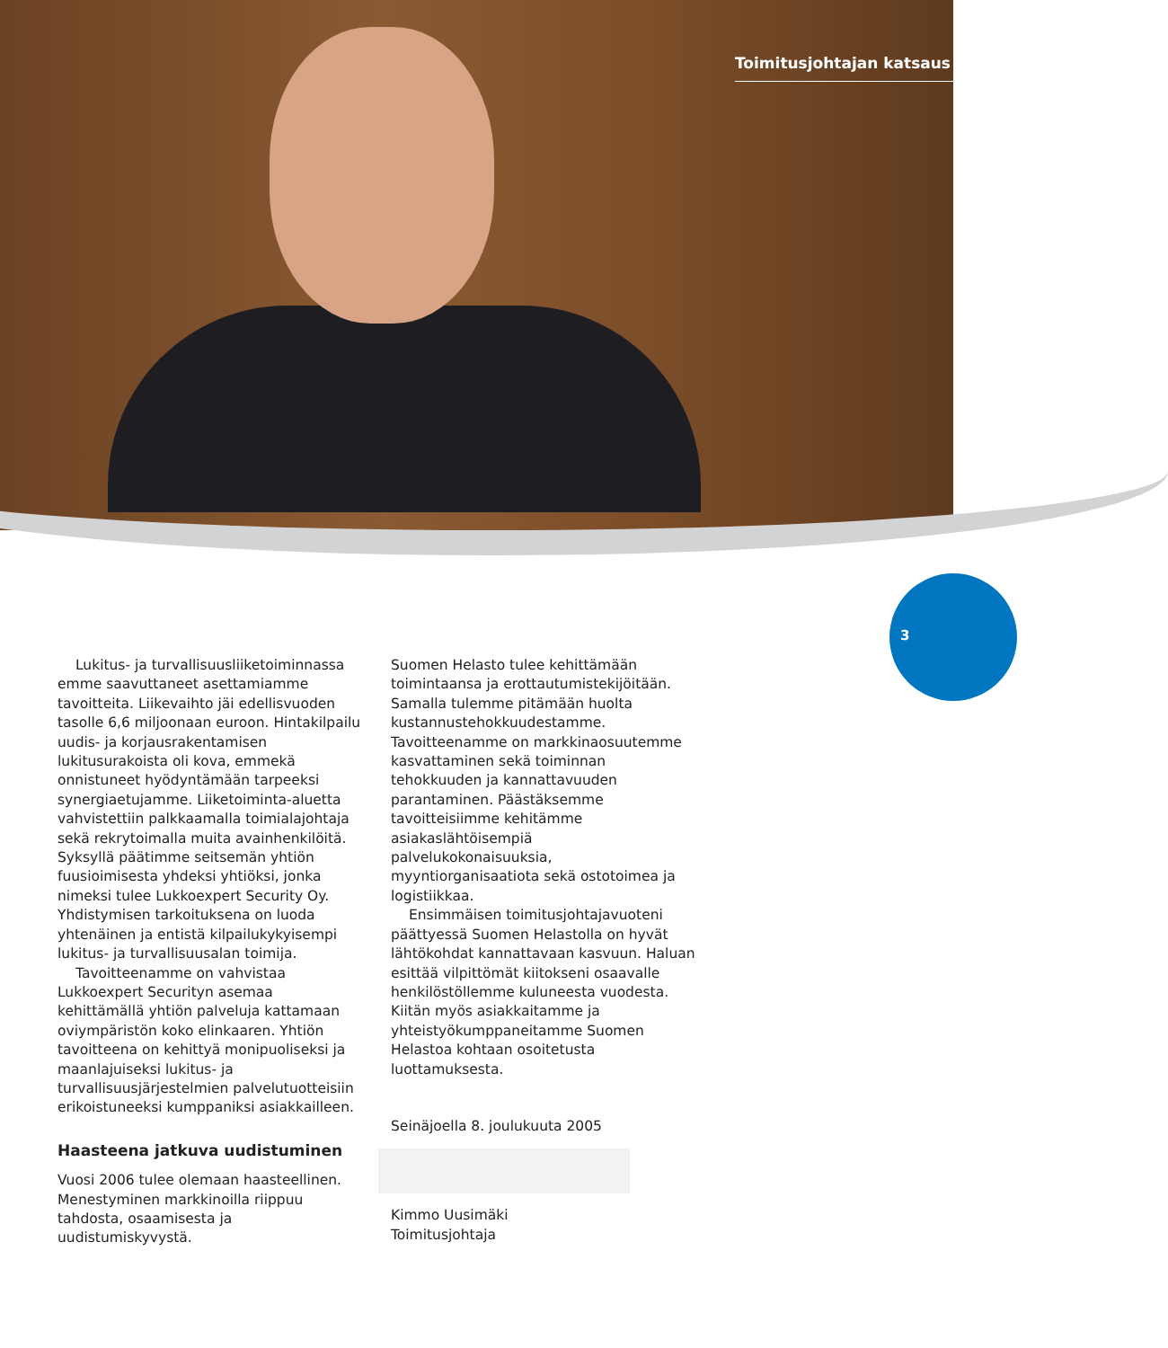Toimitusjohtajan katsaus
3
Lukitus- ja turvallisuusliiketoiminnassa emme saavuttaneet asettamiamme tavoitteita. Liikevaihto jäi edellisvuoden tasolle 6,6 miljoonaan euroon. Hintakilpailu uudis- ja korjausrakentamisen lukitusurakoista oli kova, emmekä onnistuneet hyödyntämään tarpeeksi synergiaetujamme. Liiketoiminta-aluetta vahvistettiin palkkaamalla toimialajohtaja sekä rekrytoimalla muita avainhenkilöitä. Syksyllä päätimme seitsemän yhtiön fuusioimisesta yhdeksi yhtiöksi, jonka nimeksi tulee Lukkoexpert Security Oy. Yhdistymisen tarkoituksena on luoda yhtenäinen ja entistä kilpailukykyisempi lukitus- ja turvallisuusalan toimija.
Tavoitteenamme on vahvistaa Lukkoexpert Securityn asemaa kehittämällä yhtiön palveluja kattamaan oviympäristön koko elinkaaren. Yhtiön tavoitteena on kehittyä monipuoliseksi ja maanlajuiseksi lukitus- ja turvallisuusjärjestelmien palvelutuotteisiin erikoistuneeksi kumppaniksi asiakkailleen.
Haasteena jatkuva uudistuminen
Vuosi 2006 tulee olemaan haasteellinen. Menestyminen markkinoilla riippuu tahdosta, osaamisesta ja uudistumiskyvystä.
Suomen Helasto tulee kehittämään toimintaansa ja erottautumistekijöitään. Samalla tulemme pitämään huolta kustannustehokkuudestamme. Tavoitteenamme on markkinaosuutemme kasvattaminen sekä toiminnan tehokkuuden ja kannattavuuden parantaminen. Päästäksemme tavoitteisiimme kehitämme asiakaslähtöisempiä palvelukokonaisuuksia, myyntiorganisaatiota sekä ostotoimea ja logistiikkaa.
Ensimmäisen toimitusjohtajavuoteni päättyessä Suomen Helastolla on hyvät lähtökohdat kannattavaan kasvuun. Haluan esittää vilpittömät kiitokseni osaavalle henkilöstöllemme kuluneesta vuodesta. Kiitän myös asiakkaitamme ja yhteistyökumppaneitamme Suomen Helastoa kohtaan osoitetusta luottamuksesta.
Seinäjoella 8. joulukuuta 2005
Kimmo Uusimäki
Toimitusjohtaja